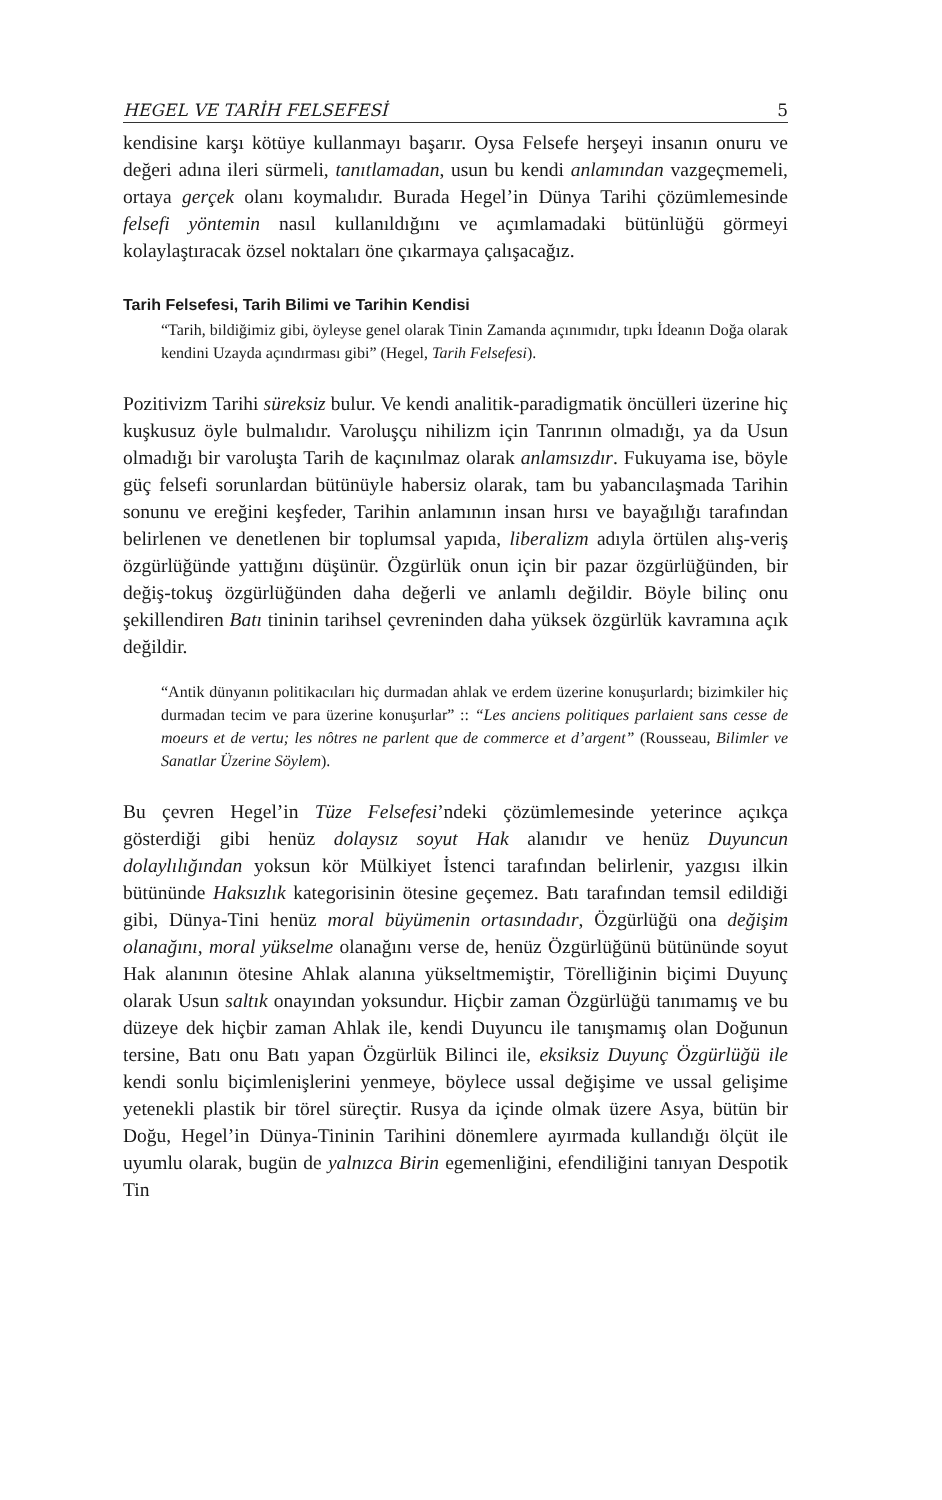HEGEL VE TARİH FELSEFESİ 5
kendisine karşı kötüye kullanmayı başarır. Oysa Felsefe herşeyi insanın onuru ve değeri adına ileri sürmeli, tanıtlamadan, usun bu kendi anlamından vazgeçmemeli, ortaya gerçek olanı koymalıdır. Burada Hegel’in Dünya Tarihi çözümlemesinde felsefi yöntemin nasıl kullanıldığını ve açımlamadaki bütünlüğü görmeyi kolaylaştıracak özsel noktaları öne çıkarmaya çalışacağız.
Tarih Felsefesi, Tarih Bilimi ve Tarihin Kendisi
“Tarih, bildiğimiz gibi, öyleyse genel olarak Tinin Zamanda açınımıdır, tıpkı İdeanın Doğa olarak kendini Uzayda açındırması gibi” (Hegel, Tarih Felsefesi).
Pozitivizm Tarihi süreksiz bulur. Ve kendi analitik-paradigmatik öncülleri üzerine hiç kuşkusuz öyle bulmalıdır. Varoluşçu nihilizm için Tanrının olmadığı, ya da Usun olmadığı bir varoluşta Tarih de kaçınılmaz olarak anlamsızdır. Fukuyama ise, böyle güç felsefi sorunlardan bütünüyle habersiz olarak, tam bu yabancılaşmada Tarihin sonunu ve ereğini keşfeder, Tarihin anlamının insan hırsı ve bayağılığı tarafından belirlenen ve denetlenen bir toplumsal yapıda, liberalizm adıyla örtülen alış-veriş özgürlüğünde yattığını düşünür. Özgürlük onun için bir pazar özgürlüğünden, bir değiş-tokuş özgürlüğünden daha değerli ve anlamlı değildir. Böyle bilinç onu şekillendiren Batı tininin tarihsel çevreninden daha yüksek özgürlük kavramına açık değildir.
“Antik dünyanın politikacıları hiç durmadan ahlak ve erdem üzerine konuşurlardı; bizimkiler hiç durmadan tecim ve para üzerine konuşurlar” :: “Les anciens politiques parlaient sans cesse de moeurs et de vertu; les nôtres ne parlent que de commerce et d’argent” (Rousseau, Bilimler ve Sanatlar Üzerine Söylem).
Bu çevren Hegel’in Tüze Felsefesi’ndeki çözümlemesinde yeterince açıkça gösterdiği gibi henüz dolaysız soyut Hak alanıdır ve henüz Duyuncun dolaylılığından yoksun kör Mülkiyet İstenci tarafından belirlenir, yazgısı ilkin bütününde Haksızlık kategorisinin ötesine geçemez. Batı tarafından temsil edildiği gibi, Dünya-Tini henüz moral büyümenin ortasındadır, Özgürlüğü ona değişim olanağını, moral yükselme olanağını verse de, henüz Özgürlüğünü bütününde soyut Hak alanının ötesine Ahlak alanına yükseltmemiştir, Törelliğinin biçimi Duyunç olarak Usun saltık onayından yoksundur. Hiçbir zaman Özgürlüğü tanımamış ve bu düzeye dek hiçbir zaman Ahlak ile, kendi Duyuncu ile tanışmamış olan Doğunun tersine, Batı onu Batı yapan Özgürlük Bilinci ile, eksiksiz Duyunç Özgürlüğü ile kendi sonlu biçimlenişlerini yenmeye, böylece ussal değişime ve ussal gelişime yetenekli plastik bir törel süreçtir. Rusya da içinde olmak üzere Asya, bütün bir Doğu, Hegel’in Dünya-Tininin Tarihini dönemlere ayırmada kullandığı ölçüt ile uyumlu olarak, bugün de yalnızca Birin egemenliğini, efendiliğini tanıyan Despotik Tin